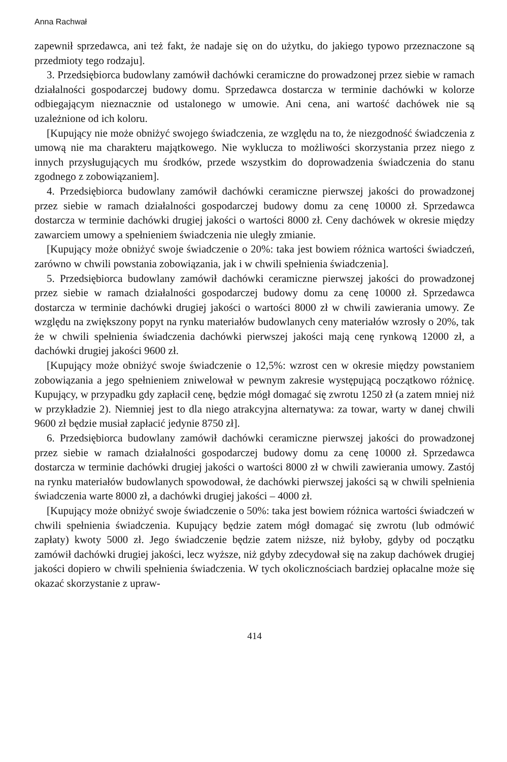Anna Rachwał
zapewnił sprzedawca, ani też fakt, że nadaje się on do użytku, do jakiego typowo przeznaczone są przedmioty tego rodzaju].
3. Przedsiębiorca budowlany zamówił dachówki ceramiczne do prowadzonej przez siebie w ramach działalności gospodarczej budowy domu. Sprzedawca dostarcza w terminie dachówki w kolorze odbiegającym nieznacznie od ustalonego w umowie. Ani cena, ani wartość dachówek nie są uzależnione od ich koloru.
[Kupujący nie może obniżyć swojego świadczenia, ze względu na to, że niezgodność świadczenia z umową nie ma charakteru majątkowego. Nie wyklucza to możliwości skorzystania przez niego z innych przysługujących mu środków, przede wszystkim do doprowadzenia świadczenia do stanu zgodnego z zobowiązaniem].
4. Przedsiębiorca budowlany zamówił dachówki ceramiczne pierwszej jakości do prowadzonej przez siebie w ramach działalności gospodarczej budowy domu za cenę 10000 zł. Sprzedawca dostarcza w terminie dachówki drugiej jakości o wartości 8000 zł. Ceny dachówek w okresie między zawarciem umowy a spełnieniem świadczenia nie uległy zmianie.
[Kupujący może obniżyć swoje świadczenie o 20%: taka jest bowiem różnica wartości świadczeń, zarówno w chwili powstania zobowiązania, jak i w chwili spełnienia świadczenia].
5. Przedsiębiorca budowlany zamówił dachówki ceramiczne pierwszej jakości do prowadzonej przez siebie w ramach działalności gospodarczej budowy domu za cenę 10000 zł. Sprzedawca dostarcza w terminie dachówki drugiej jakości o wartości 8000 zł w chwili zawierania umowy. Ze względu na zwiększony popyt na rynku materiałów budowlanych ceny materiałów wzrosły o 20%, tak że w chwili spełnienia świadczenia dachówki pierwszej jakości mają cenę rynkową 12000 zł, a dachówki drugiej jakości 9600 zł.
[Kupujący może obniżyć swoje świadczenie o 12,5%: wzrost cen w okresie między powstaniem zobowiązania a jego spełnieniem zniwelował w pewnym zakresie występującą początkowo różnicę. Kupujący, w przypadku gdy zapłacił cenę, będzie mógł domagać się zwrotu 1250 zł (a zatem mniej niż w przykładzie 2). Niemniej jest to dla niego atrakcyjna alternatywa: za towar, warty w danej chwili 9600 zł będzie musiał zapłacić jedynie 8750 zł].
6. Przedsiębiorca budowlany zamówił dachówki ceramiczne pierwszej jakości do prowadzonej przez siebie w ramach działalności gospodarczej budowy domu za cenę 10000 zł. Sprzedawca dostarcza w terminie dachówki drugiej jakości o wartości 8000 zł w chwili zawierania umowy. Zastój na rynku materiałów budowlanych spowodował, że dachówki pierwszej jakości są w chwili spełnienia świadczenia warte 8000 zł, a dachówki drugiej jakości – 4000 zł.
[Kupujący może obniżyć swoje świadczenie o 50%: taka jest bowiem różnica wartości świadczeń w chwili spełnienia świadczenia. Kupujący będzie zatem mógł domagać się zwrotu (lub odmówić zapłaty) kwoty 5000 zł. Jego świadczenie będzie zatem niższe, niż byłoby, gdyby od początku zamówił dachówki drugiej jakości, lecz wyższe, niż gdyby zdecydował się na zakup dachówek drugiej jakości dopiero w chwili spełnienia świadczenia. W tych okolicznościach bardziej opłacalne może się okazać skorzystanie z upraw-
414